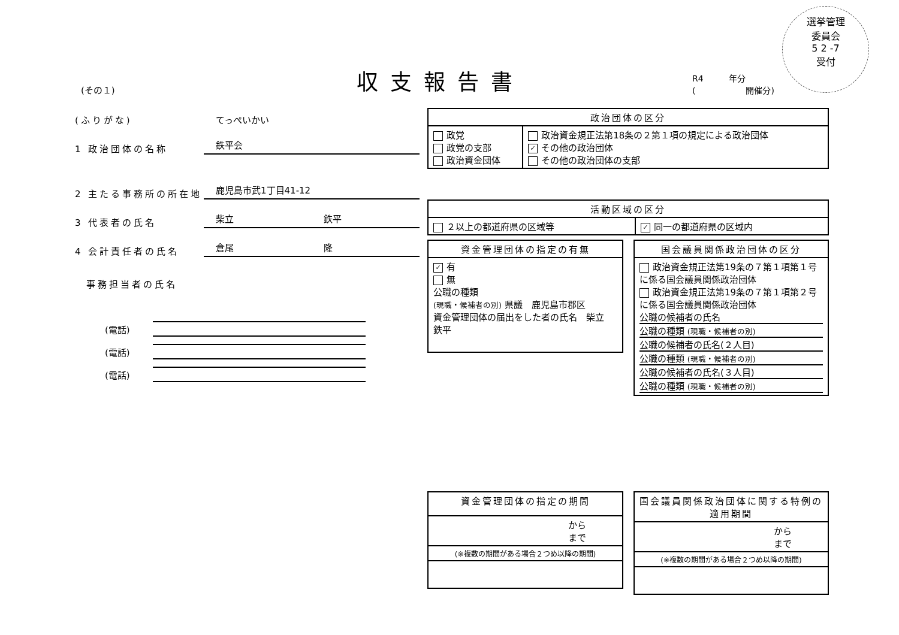(その１)
収支報告書
R4　　　年分
(　　　　　　開催分)
選挙管理
委員会
5 2 -7
受付
(ふりがな)
てっぺいかい
1 政治団体の名称
鉄平会
2 主たる事務所の所在地
鹿児島市武1丁目41-12
3 代表者の氏名
柴立 鉄平
4 会計責任者の氏名
倉尾 隆
　事務担当者の氏名
(電話)
(電話)
(電話)
| 政治団体の区分 | |
| --- | --- |
| 政党 政党の支部 政治資金団体 | 政治資金規正法第18条の２第１項の規定による政治団体 ✓ その他の政治団体 その他の政治団体の支部 |
| 活動区域の区分 | |
| --- | --- |
| ２以上の都道府県の区域等 | ✓ 同一の都道府県の区域内 |
| 資金管理団体の指定の有無 |
| --- |
| ✓ 有 無 公職の種類 (現職・候補者の別) 県議 鹿児島市郡区 資金管理団体の届出をした者の氏名 柴立 鉄平 |
| 国会議員関係政治団体の区分 |
| --- |
| 政治資金規正法第19条の７第１項第１号に係る国会議員関係政治団体 政治資金規正法第19条の７第１項第２号に係る国会議員関係政治団体 公職の候補者の氏名 公職の種類 (現職・候補者の別) 公職の候補者の氏名(２人目) 公職の種類 (現職・候補者の別) 公職の候補者の氏名(３人目) 公職の種類 (現職・候補者の別) |
| 資金管理団体の指定の期間 |
| --- |
| から まで |
| (※複数の期間がある場合２つめ以降の期間) |
| 国会議員関係政治団体に関する特例の適用期間 |
| --- |
| から まで |
| (※複数の期間がある場合２つめ以降の期間) |